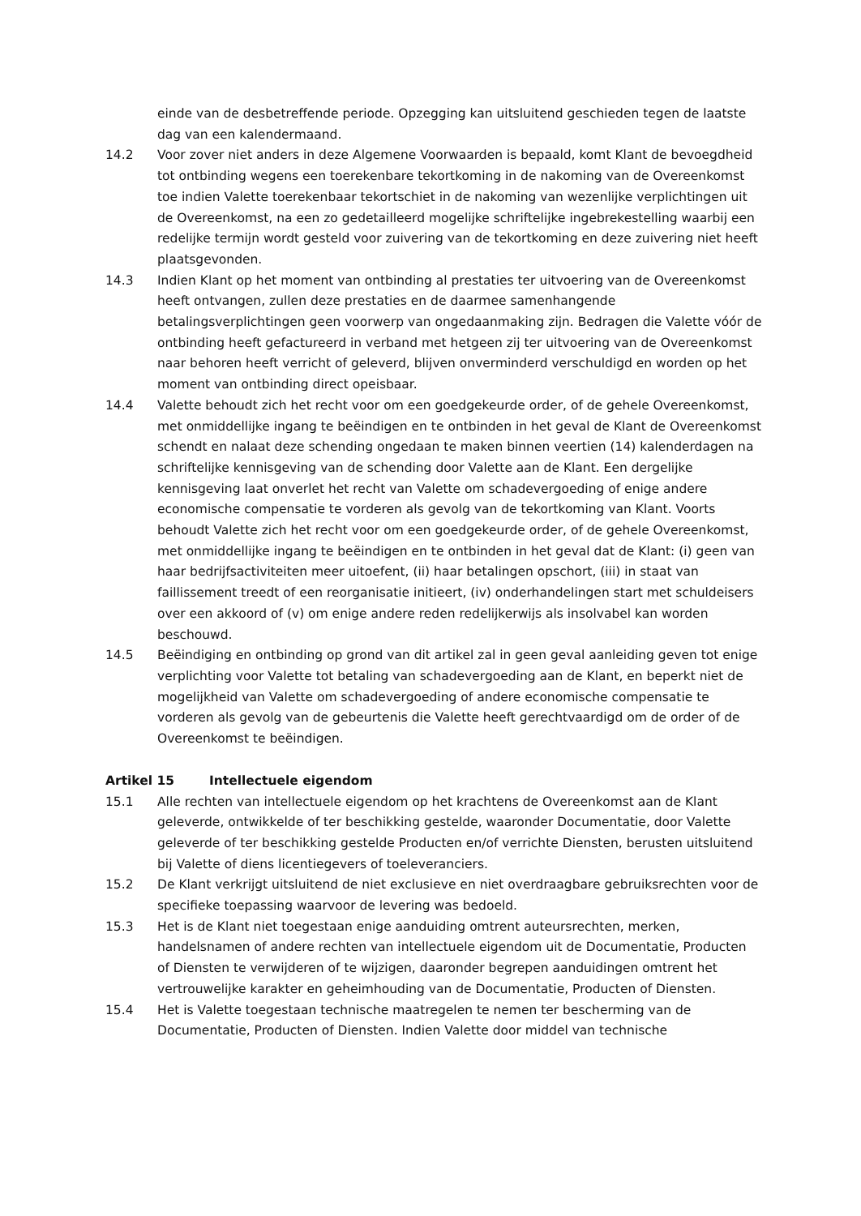einde van de desbetreffende periode. Opzegging kan uitsluitend geschieden tegen de laatste dag van een kalendermaand.
14.2 Voor zover niet anders in deze Algemene Voorwaarden is bepaald, komt Klant de bevoegdheid tot ontbinding wegens een toerekenbare tekortkoming in de nakoming van de Overeenkomst toe indien Valette toerekenbaar tekortschiet in de nakoming van wezenlijke verplichtingen uit de Overeenkomst, na een zo gedetailleerd mogelijke schriftelijke ingebrekestelling waarbij een redelijke termijn wordt gesteld voor zuivering van de tekortkoming en deze zuivering niet heeft plaatsgevonden.
14.3 Indien Klant op het moment van ontbinding al prestaties ter uitvoering van de Overeenkomst heeft ontvangen, zullen deze prestaties en de daarmee samenhangende betalingsverplichtingen geen voorwerp van ongedaanmaking zijn. Bedragen die Valette vóór de ontbinding heeft gefactureerd in verband met hetgeen zij ter uitvoering van de Overeenkomst naar behoren heeft verricht of geleverd, blijven onverminderd verschuldigd en worden op het moment van ontbinding direct opeisbaar.
14.4 Valette behoudt zich het recht voor om een goedgekeurde order, of de gehele Overeenkomst, met onmiddellijke ingang te beëindigen en te ontbinden in het geval de Klant de Overeenkomst schendt en nalaat deze schending ongedaan te maken binnen veertien (14) kalenderdagen na schriftelijke kennisgeving van de schending door Valette aan de Klant. Een dergelijke kennisgeving laat onverlet het recht van Valette om schadevergoeding of enige andere economische compensatie te vorderen als gevolg van de tekortkoming van Klant. Voorts behoudt Valette zich het recht voor om een goedgekeurde order, of de gehele Overeenkomst, met onmiddellijke ingang te beëindigen en te ontbinden in het geval dat de Klant: (i) geen van haar bedrijfsactiviteiten meer uitoefent, (ii) haar betalingen opschort, (iii) in staat van faillissement treedt of een reorganisatie initieert, (iv) onderhandelingen start met schuldeisers over een akkoord of (v) om enige andere reden redelijkerwijs als insolvabel kan worden beschouwd.
14.5 Beëindiging en ontbinding op grond van dit artikel zal in geen geval aanleiding geven tot enige verplichting voor Valette tot betaling van schadevergoeding aan de Klant, en beperkt niet de mogelijkheid van Valette om schadevergoeding of andere economische compensatie te vorderen als gevolg van de gebeurtenis die Valette heeft gerechtvaardigd om de order of de Overeenkomst te beëindigen.
Artikel 15 Intellectuele eigendom
15.1 Alle rechten van intellectuele eigendom op het krachtens de Overeenkomst aan de Klant geleverde, ontwikkelde of ter beschikking gestelde, waaronder Documentatie, door Valette geleverde of ter beschikking gestelde Producten en/of verrichte Diensten, berusten uitsluitend bij Valette of diens licentiegevers of toeleveranciers.
15.2 De Klant verkrijgt uitsluitend de niet exclusieve en niet overdraagbare gebruiksrechten voor de specifieke toepassing waarvoor de levering was bedoeld.
15.3 Het is de Klant niet toegestaan enige aanduiding omtrent auteursrechten, merken, handelsnamen of andere rechten van intellectuele eigendom uit de Documentatie, Producten of Diensten te verwijderen of te wijzigen, daaronder begrepen aanduidingen omtrent het vertrouwelijke karakter en geheimhouding van de Documentatie, Producten of Diensten.
15.4 Het is Valette toegestaan technische maatregelen te nemen ter bescherming van de Documentatie, Producten of Diensten. Indien Valette door middel van technische